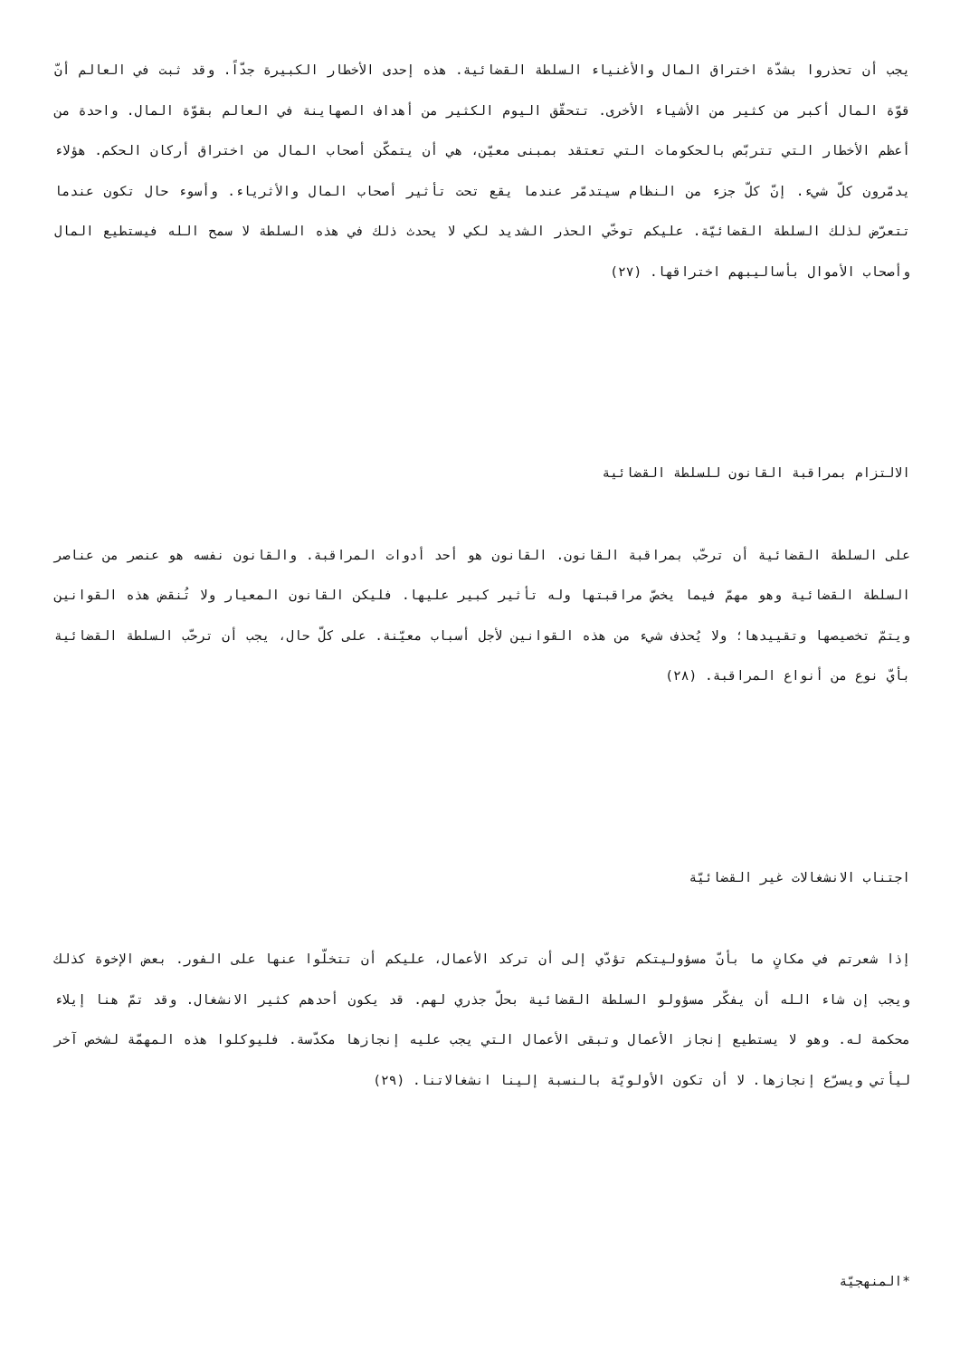يجب أن تحذروا بشدّة اختراق المال والأغنياء السلطة القضائية. هذه إحدى الأخطار الكبيرة جدّاً. وقد ثبت في العالم أنّ قوّة المال أكبر من كثير من الأشياء الأخرى. تتحقّق اليوم الكثير من أهداف الصهاينة في العالم بقوّة المال. واحدة من أعظم الأخطار التي تتربّص بالحكومات التي تعتقد بمبنى معيّن، هي أن يتمكّن أصحاب المال من اختراق أركان الحكم. هؤلاء يدمّرون كلّ شيء. إنّ كلّ جزء من النظام سيتدمّر عندما يقع تحت تأثير أصحاب المال والأثرياء. وأسوء حال تكون عندما تتعرّض لذلك السلطة القضائيّة. عليكم توخّي الحذر الشديد لكي لا يحدث ذلك في هذه السلطة لا سمح الله فيستطيع المال وأصحاب الأموال بأساليبهم اختراقها. (٢٧)
الالتزام بمراقبة القانون للسلطة القضائية
على السلطة القضائية أن ترحّب بمراقبة القانون. القانون هو أحد أدوات المراقبة. والقانون نفسه هو عنصر من عناصر السلطة القضائية وهو مهمّ فيما يخصّ مراقبتها وله تأثير كبير عليها. فليكن القانون المعيار ولا تُنقض هذه القوانين ويتمّ تخصيصها وتقييدها؛ ولا يُحذف شيء من هذه القوانين لأجل أسباب معيّنة. على كلّ حال، يجب أن ترحّب السلطة القضائية بأيّ نوع من أنواع المراقبة. (٢٨)
اجتناب الانشغالات غير القضائيّة
إذا شعرتم في مكانٍ ما بأنّ مسؤوليتكم تؤدّي إلى أن تركد الأعمال، عليكم أن تتخلّوا عنها على الفور. بعض الإخوة كذلك ويجب إن شاء الله أن يفكّر مسؤولو السلطة القضائية بحلّ جذري لهم. قد يكون أحدهم كثير الانشغال. وقد تمّ هنا إيلاء محكمة له. وهو لا يستطيع إنجاز الأعمال وتبقى الأعمال التي يجب عليه إنجازها مكدّسة. فليوكلوا هذه المهمّة لشخص آخر ليأتي ويسرّع إنجازها. لا أن تكون الأولويّة بالنسبة إلينا انشغالاتنا. (٢٩)
*المنهجيّة